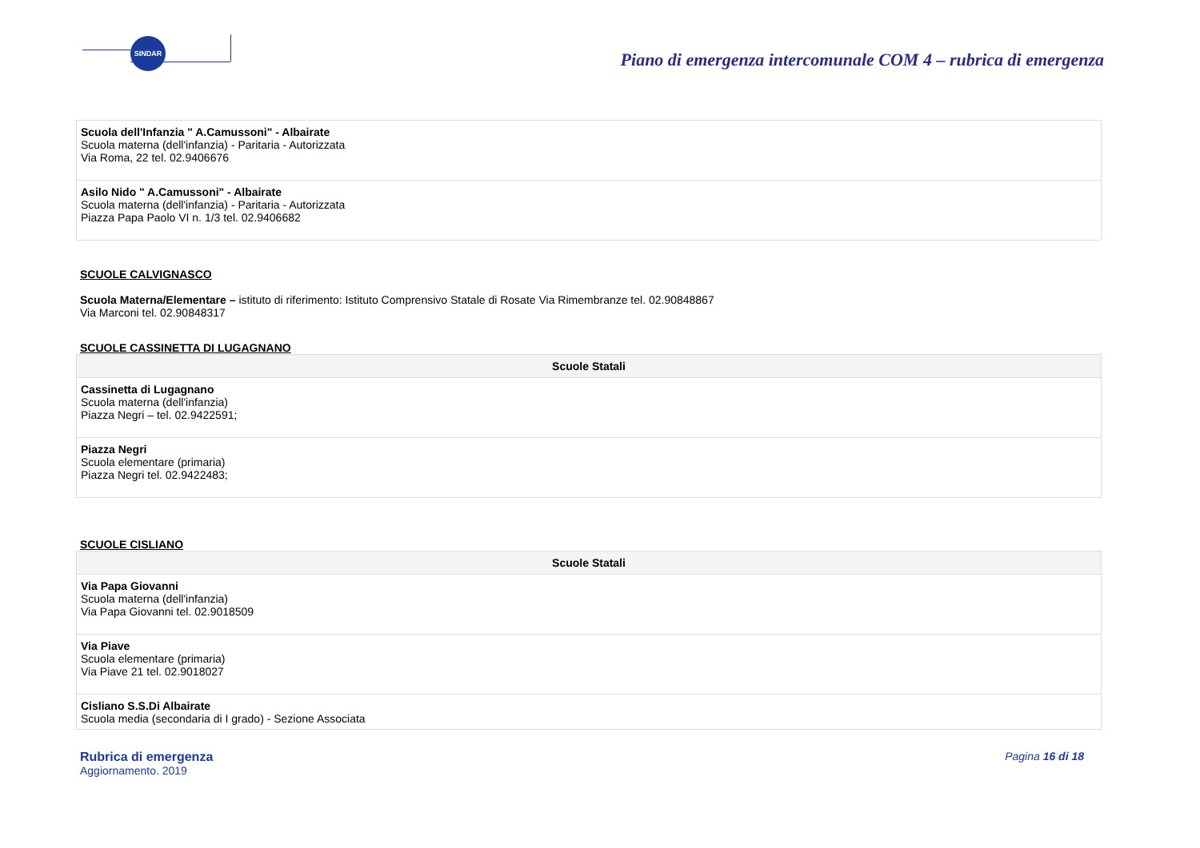SINDAR
Piano di emergenza intercomunale COM 4 – rubrica di emergenza
| Scuola dell'Infanzia " A.Camussoni" - Albairate Scuola materna (dell'infanzia) - Paritaria - Autorizzata Via Roma, 22 tel. 02.9406676 |
| Asilo Nido " A.Camussoni" - Albairate Scuola materna (dell'infanzia) - Paritaria - Autorizzata Piazza Papa Paolo VI n. 1/3 tel. 02.9406682 |
SCUOLE CALVIGNASCO
Scuola Materna/Elementare – istituto di riferimento: Istituto Comprensivo Statale di Rosate Via Rimembranze tel. 02.90848867
Via Marconi tel. 02.90848317
SCUOLE CASSINETTA DI LUGAGNANO
| Scuole Statali |
| --- |
| Cassinetta di Lugagnano Scuola materna (dell'infanzia) Piazza Negri – tel. 02.9422591; |
| Piazza Negri Scuola elementare (primaria) Piazza Negri tel. 02.9422483; |
SCUOLE CISLIANO
| Scuole Statali |
| --- |
| Via Papa Giovanni Scuola materna (dell'infanzia) Via Papa Giovanni tel. 02.9018509 |
| Via Piave Scuola elementare (primaria) Via Piave 21 tel. 02.9018027 |
| Cisliano S.S.Di Albairate Scuola media (secondaria di I grado) - Sezione Associata |
Rubrica di emergenza
Aggiornamento. 2019
Pagina 16 di 18